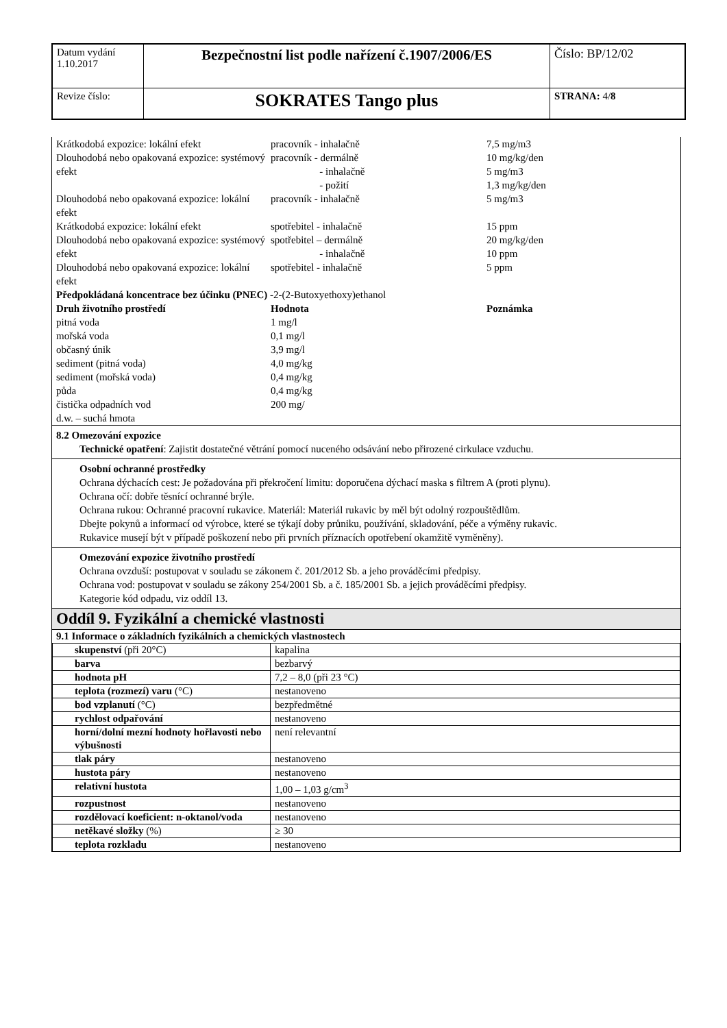| Datum vydání 1.10.2017 | Bezpečnostní list podle nařízení č.1907/2006/ES | Číslo: BP/12/02 |
| Revize číslo: | SOKRATES Tango plus | STRANA: 4/ 8 |
Krátkodobá expozice: lokální efekt
pracovník - inhalačně
7,5 mg/m3
Dlouhodobá nebo opakovaná expozice: systémový efekt
pracovník - dermálně
      - inhalačně
      - požití
10 mg/kg/den
5 mg/m3
1,3 mg/kg/den
Dlouhodobá nebo opakovaná expozice: lokální efekt
pracovník - inhalačně
5 mg/m3
Krátkodobá expozice: lokální efekt
spotřebitel - inhalačně
15 ppm
Dlouhodobá nebo opakovaná expozice: systémový efekt
spotřebitel – dermálně
      - inhalačně
20 mg/kg/den
10 ppm
Dlouhodobá nebo opakovaná expozice: lokální efekt
spotřebitel - inhalačně
5 ppm
Předpokládaná koncentrace bez účinku (PNEC) -2-(2-Butoxyethoxy)ethanol
Druh životního prostředí
Hodnota
Poznámka
pitná voda
1 mg/l
mořská voda
0,1 mg/l
občasný únik
3,9 mg/l
sediment (pitná voda)
4,0 mg/kg
sediment (mořská voda)
0,4 mg/kg
půda
0,4 mg/kg
čistička odpadních vod
200 mg/
d.w. – suchá hmota
8.2 Omezování expozice
Technické opatření: Zajistit dostatečné větrání pomocí nuceného odsávání nebo přirozené cirkulace vzduchu.
Osobní ochranné prostředky
Ochrana dýchacích cest: Je požadována při překročení limitu: doporučena dýchací maska s filtrem A (proti plynu).
Ochrana očí: dobře těsnící ochranné brýle.
Ochrana rukou: Ochranné pracovní rukavice. Materiál: Materiál rukavic by měl být odolný rozpouštědlům.
Dbejte pokynů a informací od výrobce, které se týkají doby průniku, používání, skladování, péče a výměny rukavic.
Rukavice musejí být v případě poškození nebo při prvních příznacích opotřebení okamžitě vyměněny).
Omezování expozice životního prostředí
Ochrana ovzduší: postupovat v souladu se zákonem č. 201/2012 Sb. a jeho prováděcími předpisy.
Ochrana vod: postupovat v souladu se zákony 254/2001 Sb. a č. 185/2001 Sb. a jejich prováděcími předpisy.
Kategorie kód odpadu, viz oddíl 13.
Oddíl 9. Fyzikální a chemické vlastnosti
9.1 Informace o základních fyzikálních a chemických vlastnostech
| skupenství (při 20°C) | kapalina |
| barva | bezbarvý |
| hodnota pH | 7,2 – 8,0 (při 23 °C) |
| teplota (rozmezí) varu (°C) | nestanoveno |
| bod vzplanutí (°C) | bezpředmětné |
| rychlost odpařování | nestanoveno |
| horní/dolní mezní hodnoty hořlavosti nebo výbušnosti | není relevantní |
| tlak páry | nestanoveno |
| hustota páry | nestanoveno |
| relativní hustota | 1,00 – 1,03 g/cm<sup>3</sup> |
| rozpustnost | nestanoveno |
| rozdělovací koeficient: n-oktanol/voda | nestanoveno |
| netěkavé složky (%) | ≥ 30 |
| teplota rozkladu | nestanoveno |